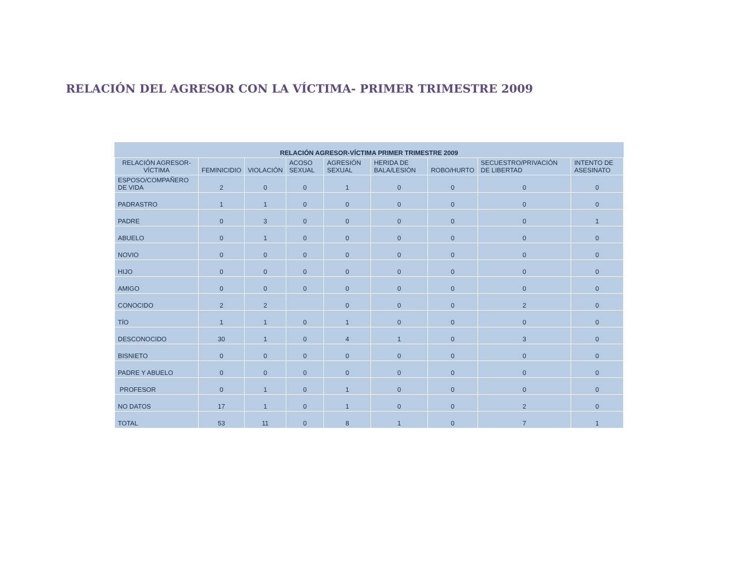RELACIÓN DEL AGRESOR CON LA VÍCTIMA- PRIMER TRIMESTRE 2009
| RELACIÓN AGRESOR-VÍCTIMA PRIMER TRIMESTRE 2009 | | | | | | | | |
| --- | --- | --- | --- | --- | --- | --- | --- | --- |
| RELACIÓN AGRESOR-VÍCTIMA | FEMINICIDIO | VIOLACIÓN | ACOSO SEXUAL | AGRESIÓN SEXUAL | HERIDA DE BALA/LESIÓN | ROBO/HURTO | SECUESTRO/PRIVACIÓN DE LIBERTAD | INTENTO DE ASESINATO |
| ESPOSO/COMPAÑERO DE VIDA | 2 | 0 | 0 | 1 | 0 | 0 | 0 | 0 |
| PADRASTRO | 1 | 1 | 0 | 0 | 0 | 0 | 0 | 0 |
| PADRE | 0 | 3 | 0 | 0 | 0 | 0 | 0 | 1 |
| ABUELO | 0 | 1 | 0 | 0 | 0 | 0 | 0 | 0 |
| NOVIO | 0 | 0 | 0 | 0 | 0 | 0 | 0 | 0 |
| HIJO | 0 | 0 | 0 | 0 | 0 | 0 | 0 | 0 |
| AMIGO | 0 | 0 | 0 | 0 | 0 | 0 | 0 | 0 |
| CONOCIDO | 2 | 2 | | 0 | 0 | 0 | 2 | 0 |
| TÍO | 1 | 1 | 0 | 1 | 0 | 0 | 0 | 0 |
| DESCONOCIDO | 30 | 1 | 0 | 4 | 1 | 0 | 3 | 0 |
| BISNIETO | 0 | 0 | 0 | 0 | 0 | 0 | 0 | 0 |
| PADRE Y ABUELO | 0 | 0 | 0 | 0 | 0 | 0 | 0 | 0 |
| PROFESOR | 0 | 1 | 0 | 1 | 0 | 0 | 0 | 0 |
| NO DATOS | 17 | 1 | 0 | 1 | 0 | 0 | 2 | 0 |
| TOTAL | 53 | 11 | 0 | 8 | 1 | 0 | 7 | 1 |